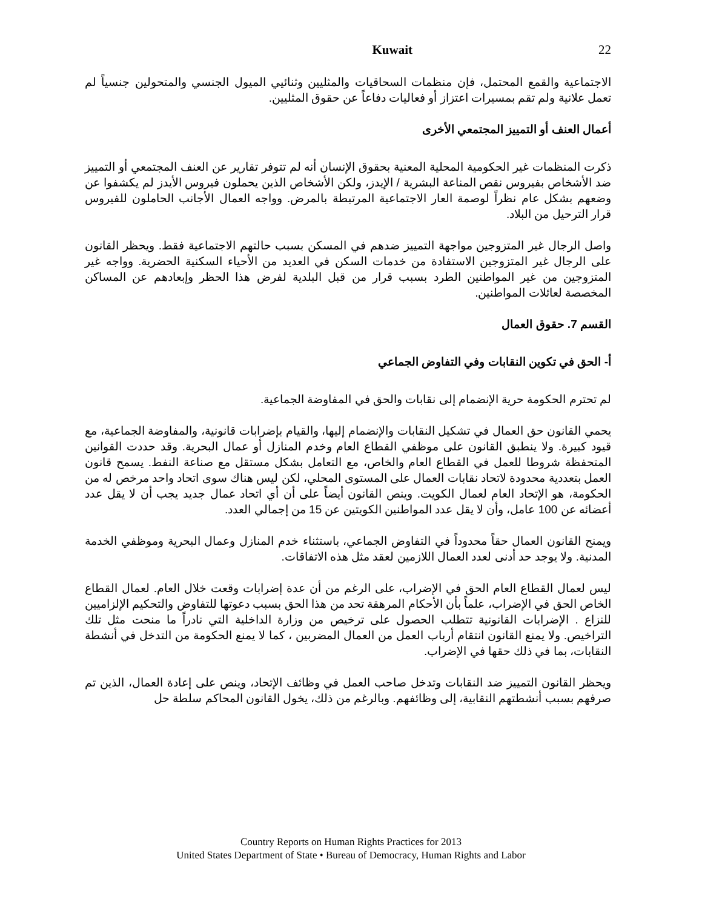Kuwait 22
الاجتماعية والقمع المحتمل، فإن منظمات السحاقيات والمثليين وثنائيي الميول الجنسي والمتحولين جنسياً لم تعمل علانية ولم تقم بمسيرات اعتزاز أو فعاليات دفاعاً عن حقوق المثليين.
أعمال العنف أو التمييز المجتمعي الأخرى
ذكرت المنظمات غير الحكومية المحلية المعنية بحقوق الإنسان أنه لم تتوفر تقارير عن العنف المجتمعي أو التمييز ضد الأشخاص بفيروس نقص المناعة البشرية / الإيدز، ولكن الأشخاص الذين يحملون فيروس الأيدز لم يكشفوا عن وضعهم بشكل عام نظراً لوصمة العار الاجتماعية المرتبطة بالمرض. وواجه العمال الأجانب الحاملون للفيروس قرار الترحيل من البلاد.
واصل الرجال غير المتزوجين مواجهة التمييز ضدهم في المسكن بسبب حالتهم الاجتماعية فقط. ويحظر القانون على الرجال غير المتزوجين الاستفادة من خدمات السكن في العديد من الأحياء السكنية الحضرية. وواجه غير المتزوجين من غير المواطنين الطرد بسبب قرار من قبل البلدية لفرض هذا الحظر وإبعادهم عن المساكن المخصصة لعائلات المواطنين.
القسم 7. حقوق العمال
أ- الحق في تكوين النقابات وفي التفاوض الجماعي
لم تحترم الحكومة حرية الإنضمام إلى نقابات والحق في المفاوضة الجماعية.
يحمي القانون حق العمال في تشكيل النقابات والإنضمام إليها، والقيام بإضرابات قانونية، والمفاوضة الجماعية، مع قيود كبيرة. ولا ينطبق القانون على موظفي القطاع العام وخدم المنازل أو عمال البحرية. وقد حددت القوانين المتحفظة شروطا للعمل في القطاع العام والخاص، مع التعامل بشكل مستقل مع صناعة النفط. يسمح قانون العمل بتعددية محدودة لاتحاد نقابات العمال على المستوى المحلي، لكن ليس هناك سوى اتحاد واحد مرخص له من الحكومة، هو الإتحاد العام لعمال الكويت. وينص القانون أيضاً على أن أي اتحاد عمال جديد يجب أن لا يقل عدد أعضائه عن 100 عامل، وأن لا يقل عدد المواطنين الكويتين عن 15 من إجمالي العدد.
ويمنح القانون العمال حقاً محدوداً في التفاوض الجماعي، باستثناء خدم المنازل وعمال البحرية وموظفي الخدمة المدنية. ولا يوجد حد أدنى لعدد العمال اللازمين لعقد مثل هذه الاتفاقات.
ليس لعمال القطاع العام الحق في الإضراب، على الرغم من أن عدة إضرابات وقعت خلال العام. لعمال القطاع الخاص الحق في الإضراب، علماً بأن الأحكام المرهقة تحد من هذا الحق بسبب دعوتها للتفاوض والتحكيم الإلزاميين للنزاع . الإضرابات القانونية تتطلب الحصول على ترخيص من وزارة الداخلية التي نادراً ما منحت مثل تلك التراخيص. ولا يمنع القانون انتقام أرباب العمل من العمال المضربين ، كما لا يمنع الحكومة من التدخل في أنشطة النقابات، بما في ذلك حقها في الإضراب.
ويحظر القانون التمييز ضد النقابات وتدخل صاحب العمل في وظائف الإتحاد، وينص على إعادة العمال، الذين تم صرفهم بسبب أنشطتهم النقابية، إلى وظائفهم. وبالرغم من ذلك، يخول القانون المحاكم سلطة حل
Country Reports on Human Rights Practices for 2013
United States Department of State • Bureau of Democracy, Human Rights and Labor